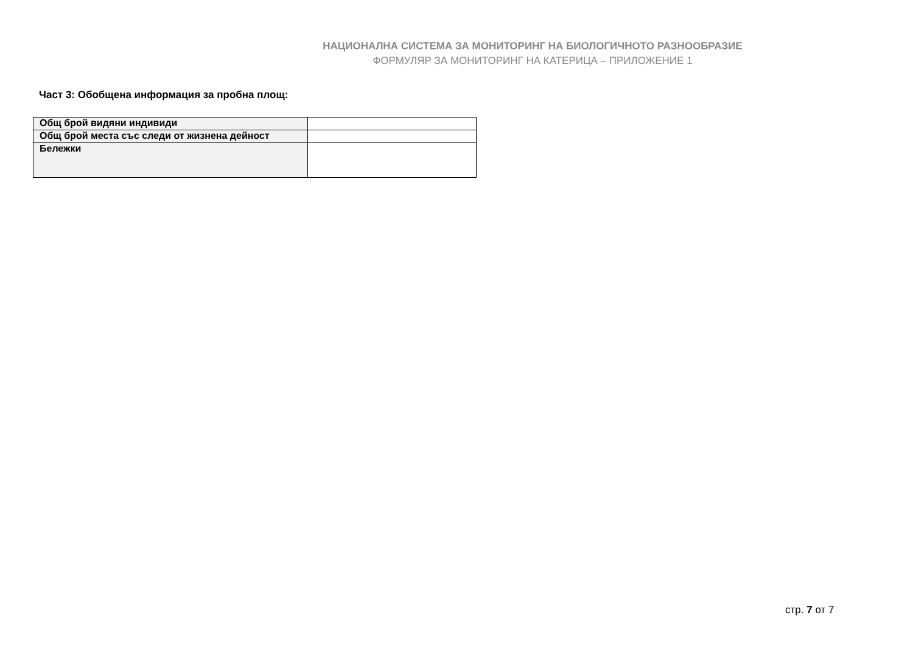НАЦИОНАЛНА СИСТЕМА ЗА МОНИТОРИНГ НА БИОЛОГИЧНОТО РАЗНООБРАЗИЕ
ФОРМУЛЯР ЗА МОНИТОРИНГ НА КАТЕРИЦА – ПРИЛОЖЕНИЕ 1
Част 3: Обобщена информация за пробна площ:
| Общ брой видяни индивиди | |
| Общ брой места със следи от жизнена дейност | |
| Бележки | |
стр. 7 от 7